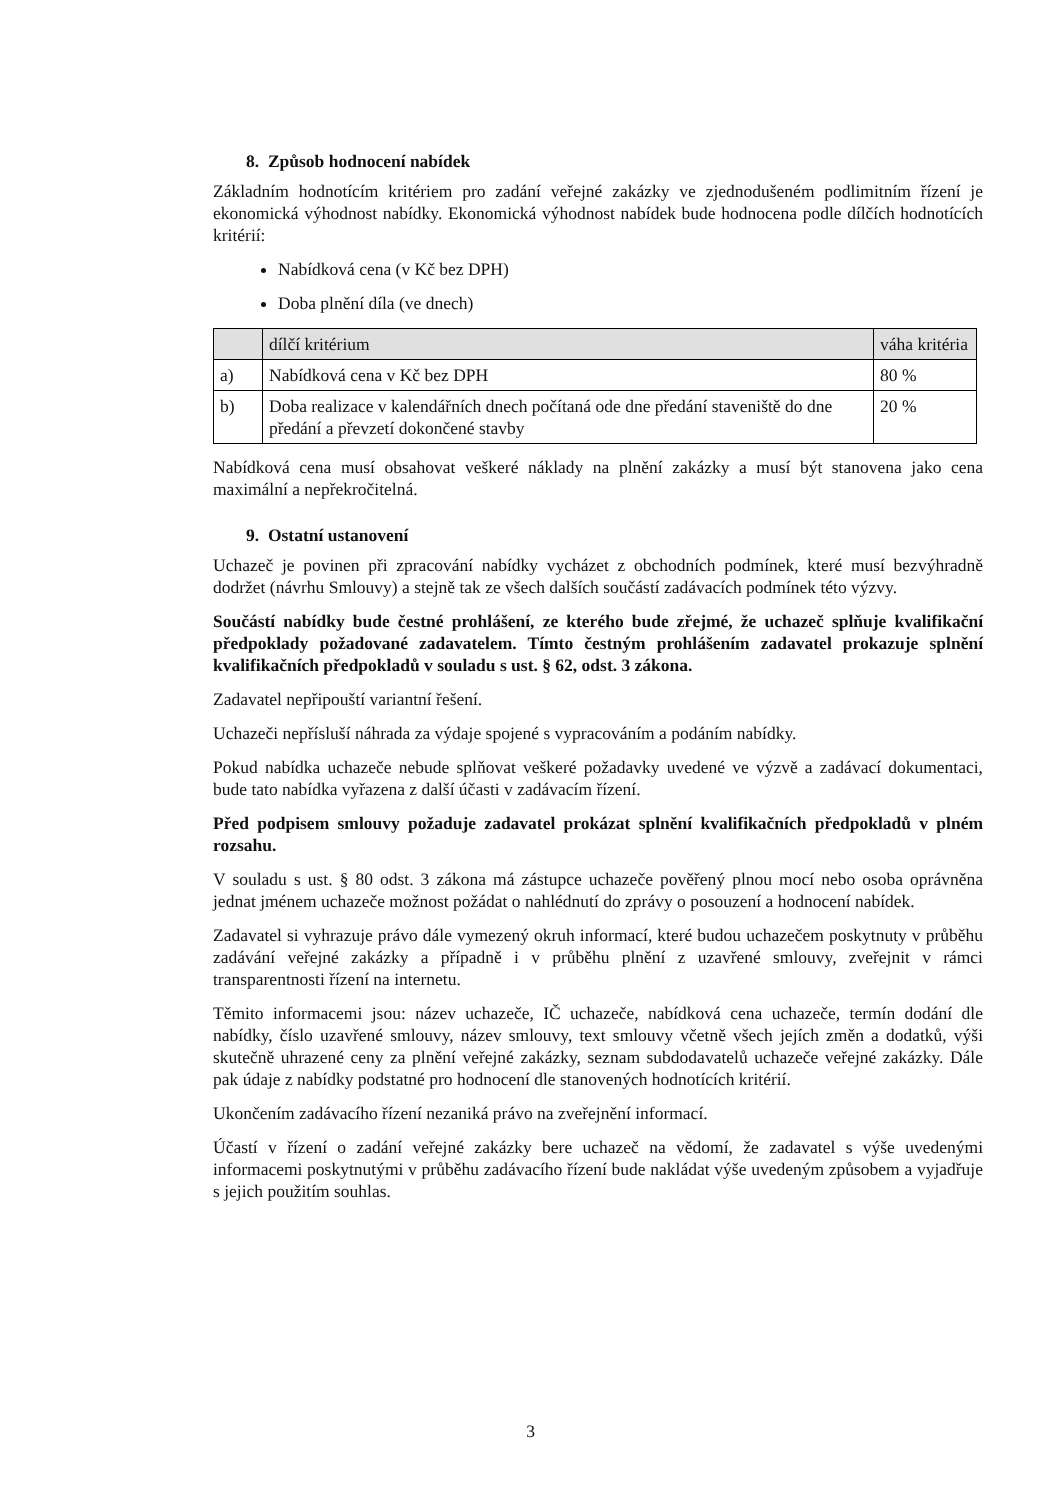8. Způsob hodnocení nabídek
Základním hodnotícím kritériem pro zadání veřejné zakázky ve zjednodušeném podlimitním řízení je ekonomická výhodnost nabídky. Ekonomická výhodnost nabídek bude hodnocena podle dílčích hodnotících kritérií:
Nabídková cena (v Kč bez DPH)
Doba plnění díla (ve dnech)
| | dílčí kritérium | váha kritéria |
| a) | Nabídková cena v Kč bez DPH | 80 % |
| b) | Doba realizace v kalendářních dnech počítaná ode dne předání staveniště do dne předání a převzetí dokončené stavby | 20 % |
Nabídková cena musí obsahovat veškeré náklady na plnění zakázky a musí být stanovena jako cena maximální a nepřekročitelná.
9. Ostatní ustanovení
Uchazeč je povinen při zpracování nabídky vycházet z obchodních podmínek, které musí bezvýhradně dodržet (návrhu Smlouvy) a stejně tak ze všech dalších součástí zadávacích podmínek této výzvy.
Součástí nabídky bude čestné prohlášení, ze kterého bude zřejmé, že uchazeč splňuje kvalifikační předpoklady požadované zadavatelem. Tímto čestným prohlášením zadavatel prokazuje splnění kvalifikačních předpokladů v souladu s ust. § 62, odst. 3 zákona.
Zadavatel nepřipouští variantní řešení.
Uchazeči nepřísluší náhrada za výdaje spojené s vypracováním a podáním nabídky.
Pokud nabídka uchazeče nebude splňovat veškeré požadavky uvedené ve výzvě a zadávací dokumentaci, bude tato nabídka vyřazena z další účasti v zadávacím řízení.
Před podpisem smlouvy požaduje zadavatel prokázat splnění kvalifikačních předpokladů v plném rozsahu.
V souladu s ust. § 80 odst. 3 zákona má zástupce uchazeče pověřený plnou mocí nebo osoba oprávněna jednat jménem uchazeče možnost požádat o nahlédnutí do zprávy o posouzení a hodnocení nabídek.
Zadavatel si vyhrazuje právo dále vymezený okruh informací, které budou uchazečem poskytnuty v průběhu zadávání veřejné zakázky a případně i v průběhu plnění z uzavřené smlouvy, zveřejnit v rámci transparentnosti řízení na internetu.
Těmito informacemi jsou: název uchazeče, IČ uchazeče, nabídková cena uchazeče, termín dodání dle nabídky, číslo uzavřené smlouvy, název smlouvy, text smlouvy včetně všech jejích změn a dodatků, výši skutečně uhrazené ceny za plnění veřejné zakázky, seznam subdodavatelů uchazeče veřejné zakázky. Dále pak údaje z nabídky podstatné pro hodnocení dle stanovených hodnotících kritérií.
Ukončením zadávacího řízení nezaniká právo na zveřejnění informací.
Účastí v řízení o zadání veřejné zakázky bere uchazeč na vědomí, že zadavatel s výše uvedenými informacemi poskytnutými v průběhu zadávacího řízení bude nakládat výše uvedeným způsobem a vyjadřuje s jejich použitím souhlas.
3